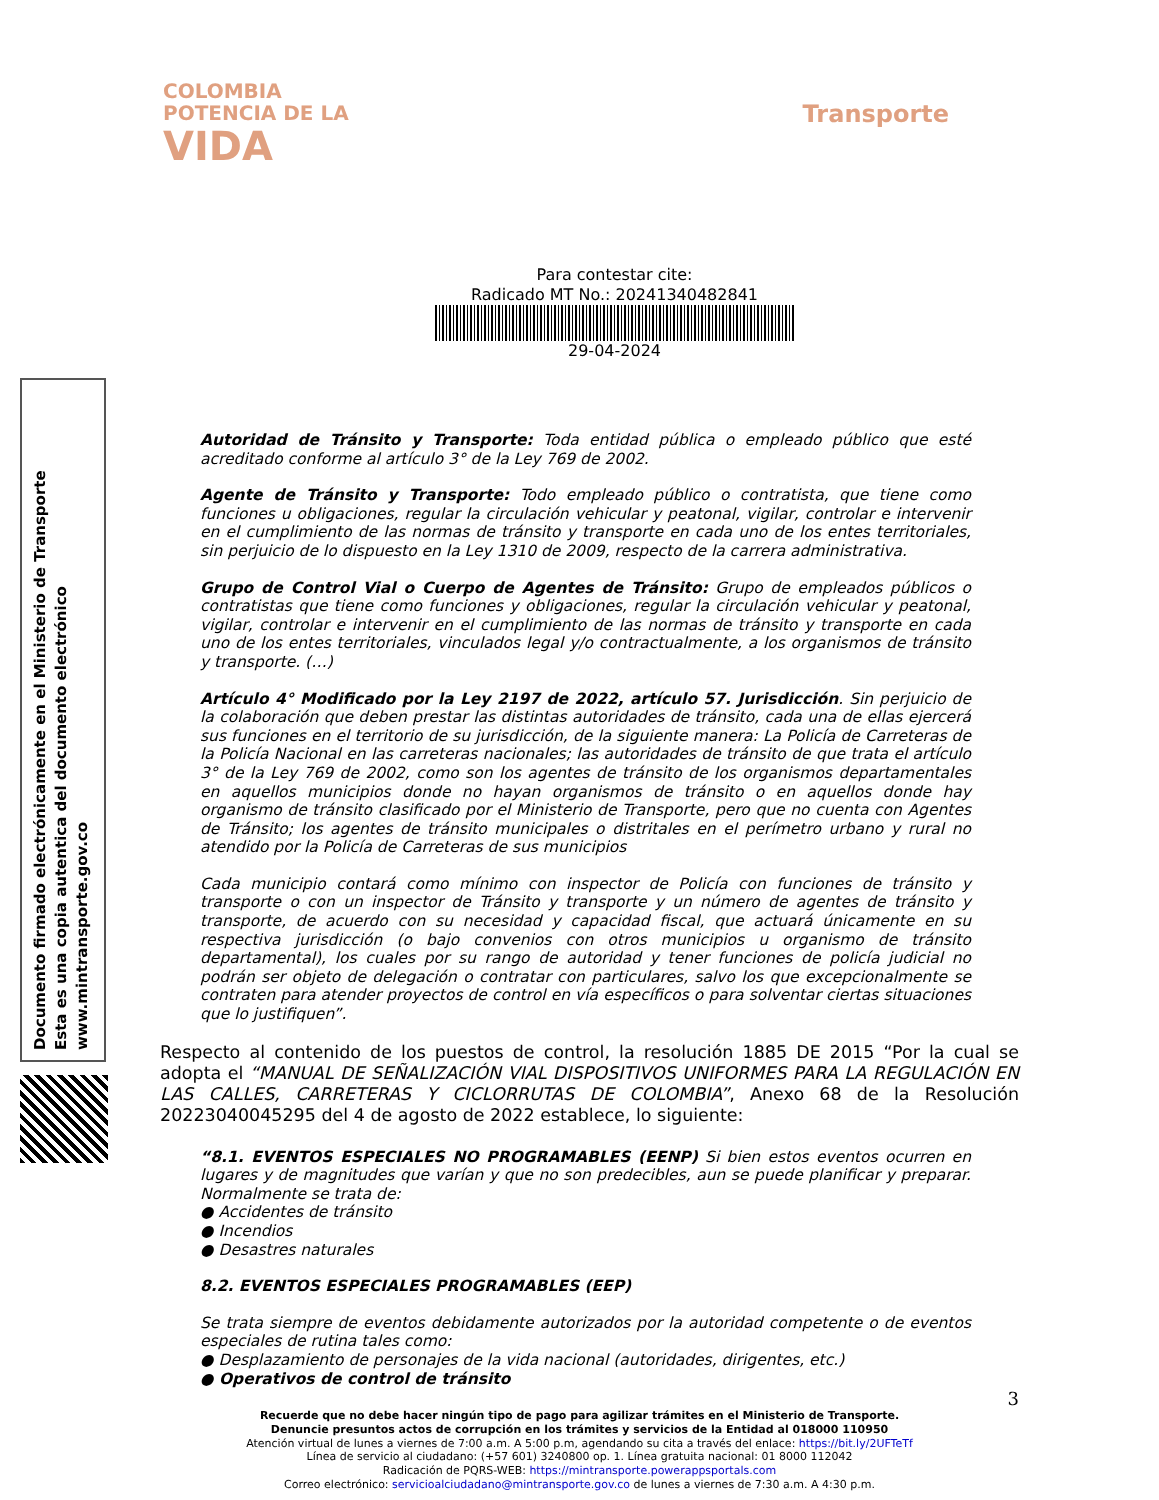COLOMBIA
POTENCIA DE LA
VIDA
Transporte
Para contestar cite:
Radicado MT No.: 20241340482841
29-04-2024
Documento firmado electrónicamente en el Ministerio de Transporte
Esta es una copia autentica del documento electrónico
www.mintransporte.gov.co
Autoridad de Tránsito y Transporte: Toda entidad pública o empleado público que esté acreditado conforme al artículo 3° de la Ley 769 de 2002.
Agente de Tránsito y Transporte: Todo empleado público o contratista, que tiene como funciones u obligaciones, regular la circulación vehicular y peatonal, vigilar, controlar e intervenir en el cumplimiento de las normas de tránsito y transporte en cada uno de los entes territoriales, sin perjuicio de lo dispuesto en la Ley 1310 de 2009, respecto de la carrera administrativa.
Grupo de Control Vial o Cuerpo de Agentes de Tránsito: Grupo de empleados públicos o contratistas que tiene como funciones y obligaciones, regular la circulación vehicular y peatonal, vigilar, controlar e intervenir en el cumplimiento de las normas de tránsito y transporte en cada uno de los entes territoriales, vinculados legal y/o contractualmente, a los organismos de tránsito y transporte. (…)
Artículo 4° Modificado por la Ley 2197 de 2022, artículo 57. Jurisdicción. Sin perjuicio de la colaboración que deben prestar las distintas autoridades de tránsito, cada una de ellas ejercerá sus funciones en el territorio de su jurisdicción, de la siguiente manera: La Policía de Carreteras de la Policía Nacional en las carreteras nacionales; las autoridades de tránsito de que trata el artículo 3° de la Ley 769 de 2002, como son los agentes de tránsito de los organismos departamentales en aquellos municipios donde no hayan organismos de tránsito o en aquellos donde hay organismo de tránsito clasificado por el Ministerio de Transporte, pero que no cuenta con Agentes de Tránsito; los agentes de tránsito municipales o distritales en el perímetro urbano y rural no atendido por la Policía de Carreteras de sus municipios
Cada municipio contará como mínimo con inspector de Policía con funciones de tránsito y transporte o con un inspector de Tránsito y transporte y un número de agentes de tránsito y transporte, de acuerdo con su necesidad y capacidad fiscal, que actuará únicamente en su respectiva jurisdicción (o bajo convenios con otros municipios u organismo de tránsito departamental), los cuales por su rango de autoridad y tener funciones de policía judicial no podrán ser objeto de delegación o contratar con particulares, salvo los que excepcionalmente se contraten para atender proyectos de control en vía específicos o para solventar ciertas situaciones que lo justifiquen”.
Respecto al contenido de los puestos de control, la resolución 1885 DE 2015 “Por la cual se adopta el “MANUAL DE SEÑALIZACIÓN VIAL DISPOSITIVOS UNIFORMES PARA LA REGULACIÓN EN LAS CALLES, CARRETERAS Y CICLORRUTAS DE COLOMBIA”, Anexo 68 de la Resolución 20223040045295 del 4 de agosto de 2022 establece, lo siguiente:
“8.1. EVENTOS ESPECIALES NO PROGRAMABLES (EENP) Si bien estos eventos ocurren en lugares y de magnitudes que varían y que no son predecibles, aun se puede planificar y preparar. Normalmente se trata de:
● Accidentes de tránsito
● Incendios
● Desastres naturales
8.2. EVENTOS ESPECIALES PROGRAMABLES (EEP)
Se trata siempre de eventos debidamente autorizados por la autoridad competente o de eventos especiales de rutina tales como:
● Desplazamiento de personajes de la vida nacional (autoridades, dirigentes, etc.)
● Operativos de control de tránsito
3
Recuerde que no debe hacer ningún tipo de pago para agilizar trámites en el Ministerio de Transporte.
Denuncie presuntos actos de corrupción en los trámites y servicios de la Entidad al 018000 110950
Atención virtual de lunes a viernes de 7:00 a.m. A 5:00 p.m, agendando su cita a través del enlace: https://bit.ly/2UFTeTf
Línea de servicio al ciudadano: (+57 601) 3240800 op. 1. Línea gratuita nacional: 01 8000 112042
Radicación de PQRS-WEB: https://mintransporte.powerappsportals.com
Correo electrónico: servicioalciudadano@mintransporte.gov.co de lunes a viernes de 7:30 a.m. A 4:30 p.m.